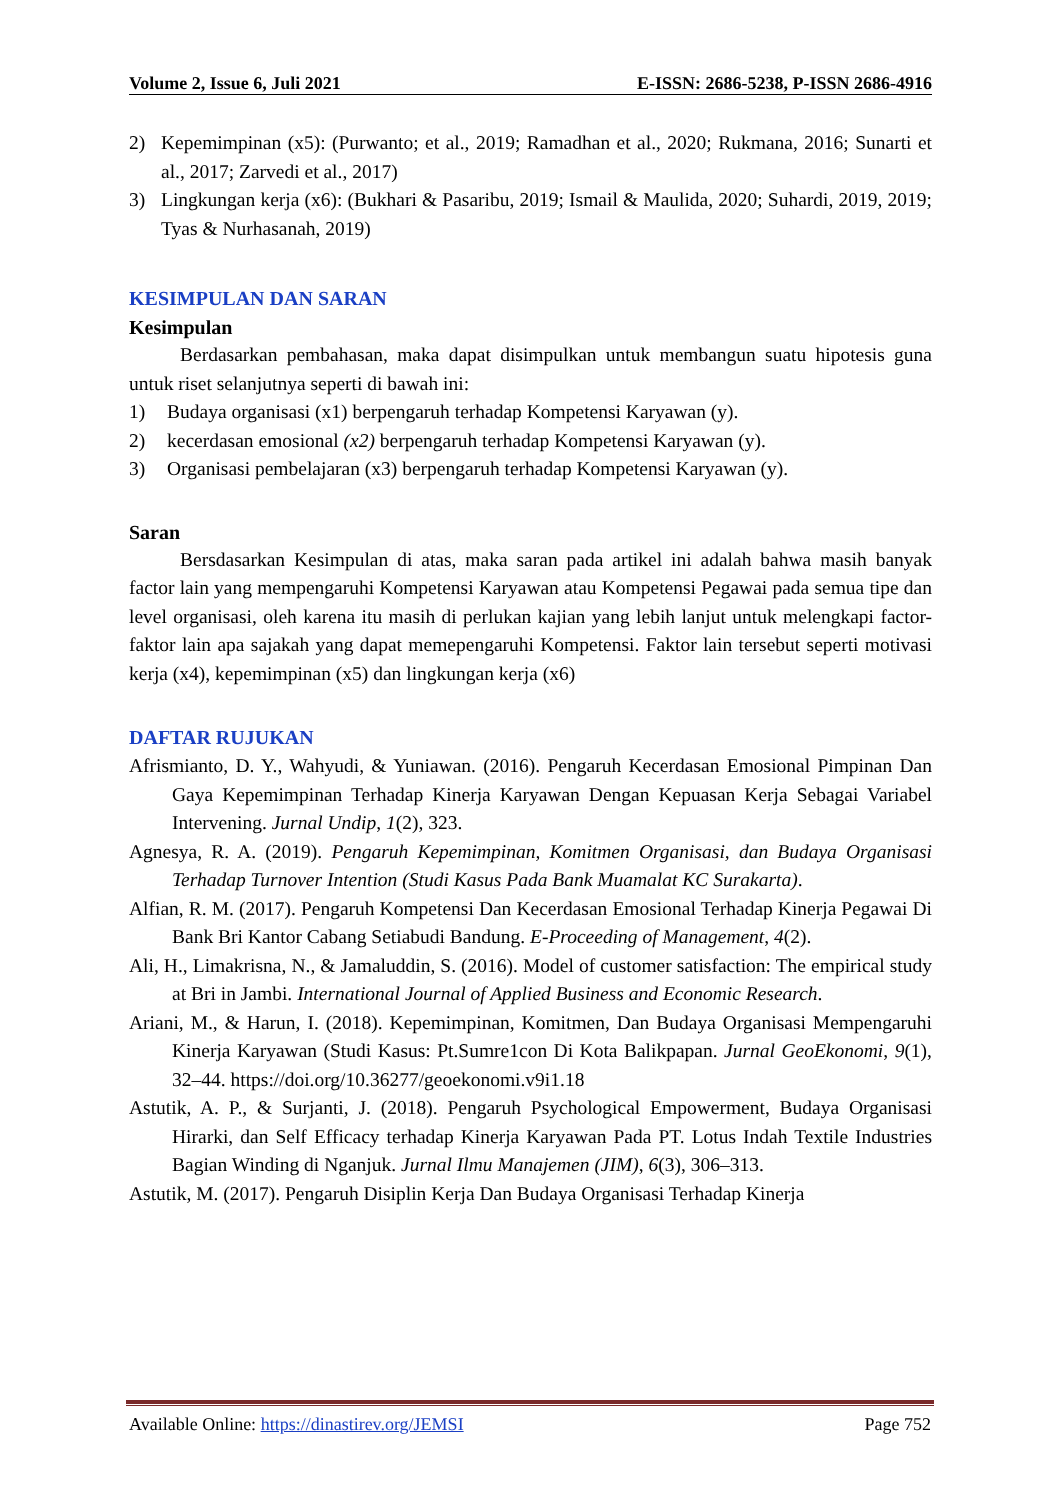Volume 2, Issue 6, Juli 2021 E-ISSN: 2686-5238, P-ISSN 2686-4916
2) Kepemimpinan (x5): (Purwanto; et al., 2019; Ramadhan et al., 2020; Rukmana, 2016; Sunarti et al., 2017; Zarvedi et al., 2017)
3) Lingkungan kerja (x6): (Bukhari & Pasaribu, 2019; Ismail & Maulida, 2020; Suhardi, 2019, 2019; Tyas & Nurhasanah, 2019)
KESIMPULAN DAN SARAN
Kesimpulan
Berdasarkan pembahasan, maka dapat disimpulkan untuk membangun suatu hipotesis guna untuk riset selanjutnya seperti di bawah ini:
1) Budaya organisasi (x1) berpengaruh terhadap Kompetensi Karyawan (y).
2) kecerdasan emosional (x2) berpengaruh terhadap Kompetensi Karyawan (y).
3) Organisasi pembelajaran (x3) berpengaruh terhadap Kompetensi Karyawan (y).
Saran
Bersdasarkan Kesimpulan di atas, maka saran pada artikel ini adalah bahwa masih banyak factor lain yang mempengaruhi Kompetensi Karyawan atau Kompetensi Pegawai pada semua tipe dan level organisasi, oleh karena itu masih di perlukan kajian yang lebih lanjut untuk melengkapi factor-faktor lain apa sajakah yang dapat memepengaruhi Kompetensi. Faktor lain tersebut seperti motivasi kerja (x4), kepemimpinan (x5) dan lingkungan kerja (x6)
DAFTAR RUJUKAN
Afrismianto, D. Y., Wahyudi, & Yuniawan. (2016). Pengaruh Kecerdasan Emosional Pimpinan Dan Gaya Kepemimpinan Terhadap Kinerja Karyawan Dengan Kepuasan Kerja Sebagai Variabel Intervening. Jurnal Undip, 1(2), 323.
Agnesya, R. A. (2019). Pengaruh Kepemimpinan, Komitmen Organisasi, dan Budaya Organisasi Terhadap Turnover Intention (Studi Kasus Pada Bank Muamalat KC Surakarta).
Alfian, R. M. (2017). Pengaruh Kompetensi Dan Kecerdasan Emosional Terhadap Kinerja Pegawai Di Bank Bri Kantor Cabang Setiabudi Bandung. E-Proceeding of Management, 4(2).
Ali, H., Limakrisna, N., & Jamaluddin, S. (2016). Model of customer satisfaction: The empirical study at Bri in Jambi. International Journal of Applied Business and Economic Research.
Ariani, M., & Harun, I. (2018). Kepemimpinan, Komitmen, Dan Budaya Organisasi Mempengaruhi Kinerja Karyawan (Studi Kasus: Pt.Sumre1con Di Kota Balikpapan. Jurnal GeoEkonomi, 9(1), 32–44. https://doi.org/10.36277/geoekonomi.v9i1.18
Astutik, A. P., & Surjanti, J. (2018). Pengaruh Psychological Empowerment, Budaya Organisasi Hirarki, dan Self Efficacy terhadap Kinerja Karyawan Pada PT. Lotus Indah Textile Industries Bagian Winding di Nganjuk. Jurnal Ilmu Manajemen (JIM), 6(3), 306–313.
Astutik, M. (2017). Pengaruh Disiplin Kerja Dan Budaya Organisasi Terhadap Kinerja
Available Online: https://dinastirev.org/JEMSI Page 752